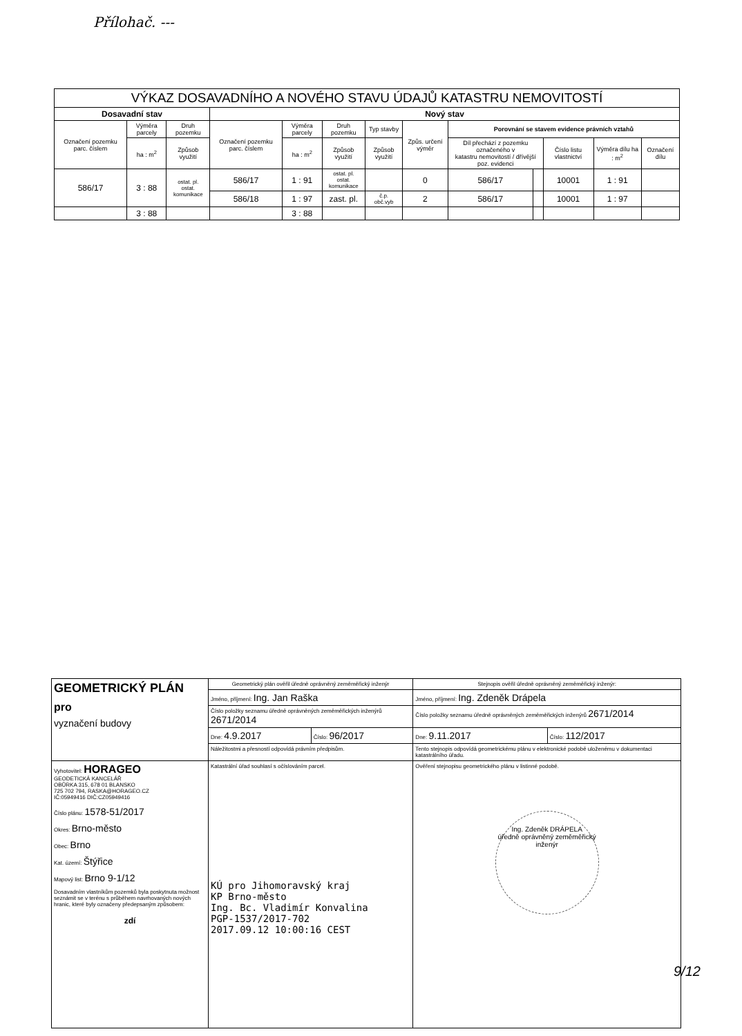Přílohač. ---
| VÝKAZ DOSAVADNÍHO A NOVÉHO STAVU ÚDAJŮ KATASTRU NEMOVITOSTÍ | | | | | | | | | | | | |
| Dosavadní stav | | | Nový stav | | | | | | | | | |
| Označení pozemku parc. číslem | Výměra parcely | Druh pozemku | Označení pozemku parc. číslem | Výměra parcely | Druh pozemku | Typ stavby | Způs. určení výměr | Porovnání se stavem evidence právních vztahů | | | | |
| | ha : m<sup>2</sup> | Způsob využití | | ha : m<sup>2</sup> | Způsob využití | Způsob využití | | Díl přechází z pozemku označeného v katastru nemovitostí / dřívější poz. evidenci | | Číslo listu vlastnictví | Výměra dílu ha : m<sup>2</sup> | Označení dílu |
| 586/17 | 3 : 88 | ostat. pl. ostat. komunikace | 586/17 | 1 : 91 | ostat. pl. ostat. komunikace | | 0 | 586/17 | | 10001 | 1 : 91 | |
| | | | 586/18 | 1 : 97 | zast. pl. | č.p. obč.vyb | 2 | 586/17 | | 10001 | 1 : 97 | |
| | 3 : 88 | | | 3 : 88 | | | | | | | | |
| GEOMETRICKÝ PLÁN pro vyznačení budovy | Geometrický plán ověřil úředně oprávněný zeměměřický inženýr | | Stejnopis ověřil úředně oprávněný zeměměřický inženýr: | |
| | Jméno, příjmení: Ing. Jan Raška | | Jméno, příjmení: Ing. Zdeněk Drápela | |
| | Číslo položky seznamu úředně oprávněných zeměměřických inženýrů 2671/2014 | | Číslo položky seznamu úředně oprávněných zeměměřických inženýrů 2671/2014 | |
| | Dne: 4.9.2017 | Číslo: 96/2017 | Dne: 9.11.2017 | Číslo: 112/2017 |
| | Náležitostmi a přesností odpovídá právním předpisům. | | Tento stejnopis odpovídá geometrickému plánu v elektronické podobě uloženému v dokumentaci katastrálního úřadu. | |
| Vyhotovitel: HORAGEO GEODETICKÁ KANCELÁŘ OBŮRKA 315, 678 01 BLANSKO 725 702 794, RASKA@HORAGEO.CZ IČ:05949416 DIČ:CZ05949416 Číslo plánu: 1578-51/2017 Okres: Brno-město Obec: Brno Kat. území: Štýřice Mapový list: Brno 9-1/12 Dosavadním vlastníkům pozemků byla poskytnuta možnost seznámit se v terénu s průběhem navrhovaných nových hranic, které byly označeny předepsaným způsobem: zdí | Katastrální úřad souhlasí s očíslováním parcel. KÚ pro Jihomoravský kraj KP Brno-město Ing. Bc. Vladimír Konvalina PGP-1537/2017-702 2017.09.12 10:00:16 CEST | | Ověření stejnopisu geometrického plánu v listinné podobě. Ing. Zdeněk DRÁPELA úředně oprávněný zeměměřický inženýr | |
9/12